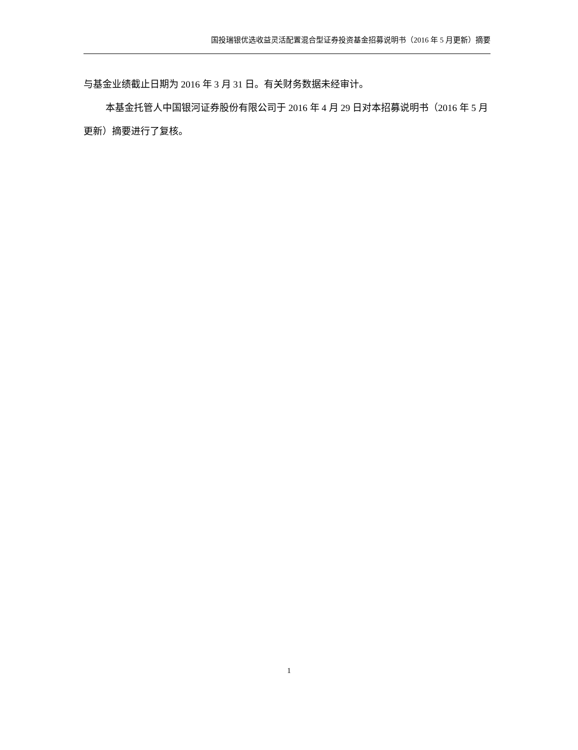国投瑞银优选收益灵活配置混合型证券投资基金招募说明书（2016 年 5 月更新）摘要
与基金业绩截止日期为 2016 年 3 月 31 日。有关财务数据未经审计。
本基金托管人中国银河证券股份有限公司于 2016 年 4 月 29 日对本招募说明书（2016 年 5 月更新）摘要进行了复核。
1